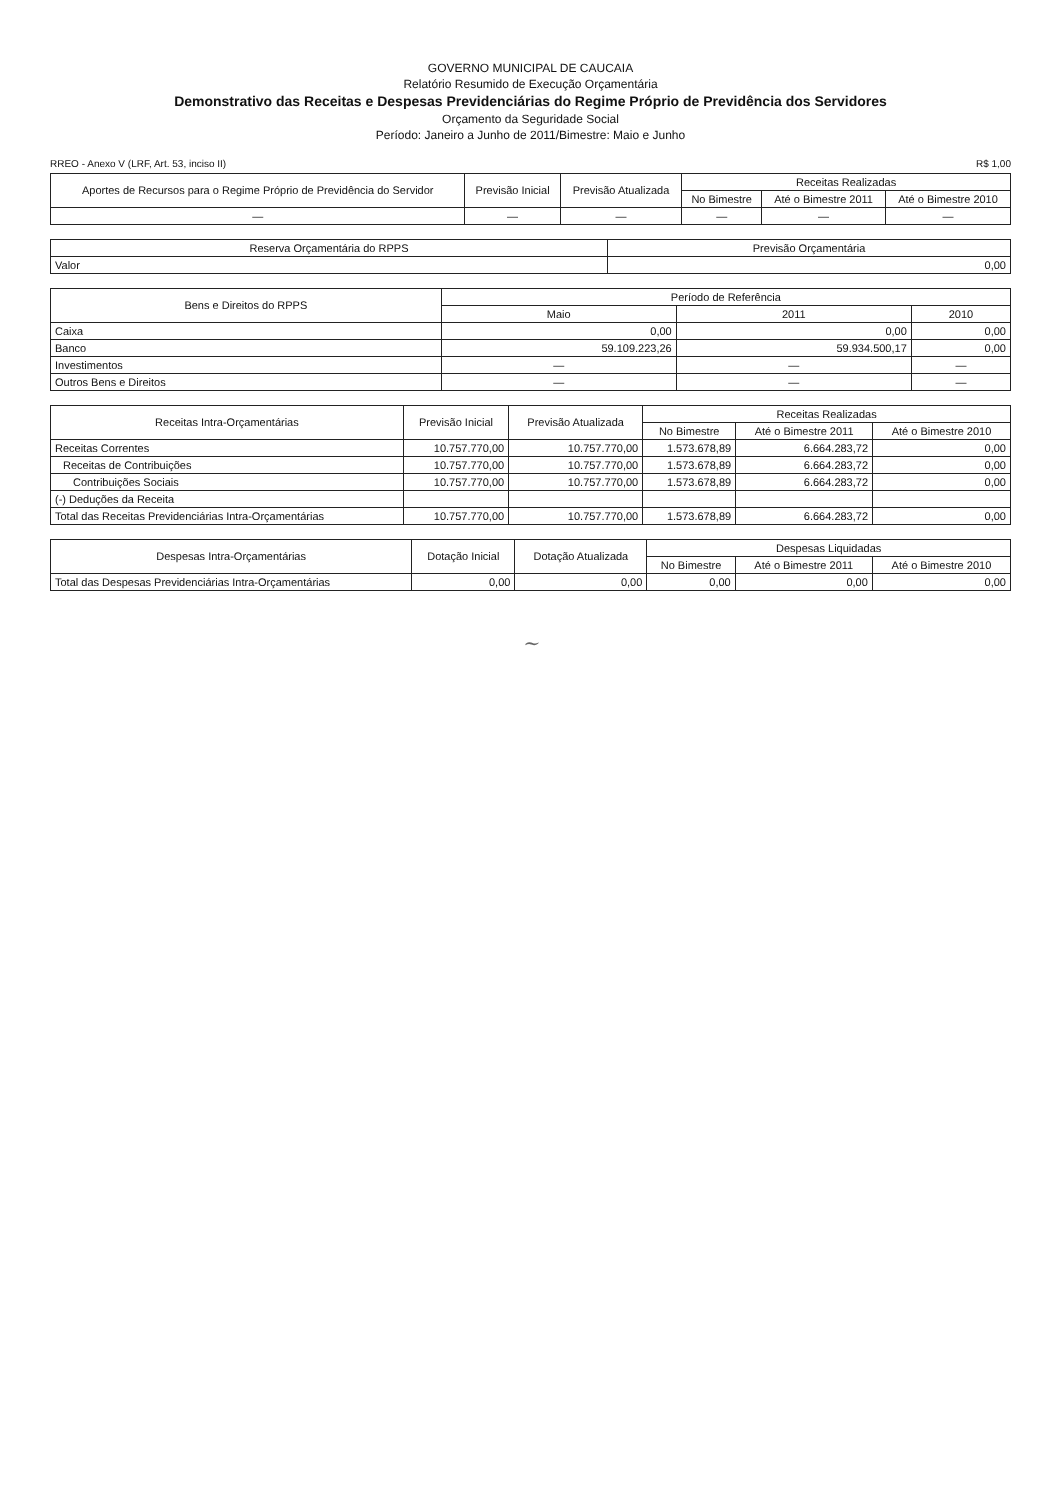GOVERNO MUNICIPAL DE CAUCAIA
Relatório Resumido de Execução Orçamentária
Demonstrativo das Receitas e Despesas Previdenciárias do Regime Próprio de Previdência dos Servidores
Orçamento da Seguridade Social
Período: Janeiro a Junho de 2011/Bimestre: Maio e Junho
RREO - Anexo V (LRF, Art. 53, inciso II) R$ 1,00
| Aportes de Recursos para o Regime Próprio de Previdência do Servidor | Previsão Inicial | Previsão Atualizada | Receitas Realizadas | | |
| --- | --- | --- | --- | --- | --- |
| | | | No Bimestre | Até o Bimestre 2011 | Até o Bimestre 2010 |
| — | — | — | — | — | — |
| Reserva Orçamentária do RPPS | Previsão Orçamentária |
| --- | --- |
| Valor | 0,00 |
| Bens e Direitos do RPPS | Período de Referência | | |
| --- | --- | --- | --- |
| | Maio | 2011 | 2010 |
| Caixa | 0,00 | 0,00 | 0,00 |
| Banco | 59.109.223,26 | 59.934.500,17 | 0,00 |
| Investimentos | — | — | — |
| Outros Bens e Direitos | — | — | — |
| Receitas Intra-Orçamentárias | Previsão Inicial | Previsão Atualizada | Receitas Realizadas | | |
| --- | --- | --- | --- | --- | --- |
| | | | No Bimestre | Até o Bimestre 2011 | Até o Bimestre 2010 |
| Receitas Correntes | 10.757.770,00 | 10.757.770,00 | 1.573.678,89 | 6.664.283,72 | 0,00 |
| Receitas de Contribuições | 10.757.770,00 | 10.757.770,00 | 1.573.678,89 | 6.664.283,72 | 0,00 |
| Contribuições Sociais | 10.757.770,00 | 10.757.770,00 | 1.573.678,89 | 6.664.283,72 | 0,00 |
| (-) Deduções da Receita | | | | | |
| Total das Receitas Previdenciárias Intra-Orçamentárias | 10.757.770,00 | 10.757.770,00 | 1.573.678,89 | 6.664.283,72 | 0,00 |
| Despesas Intra-Orçamentárias | Dotação Inicial | Dotação Atualizada | Despesas Liquidadas | | |
| --- | --- | --- | --- | --- | --- |
| | | | No Bimestre | Até o Bimestre 2011 | Até o Bimestre 2010 |
| Total das Despesas Previdenciárias Intra-Orçamentárias | 0,00 | 0,00 | 0,00 | 0,00 | 0,00 |
~